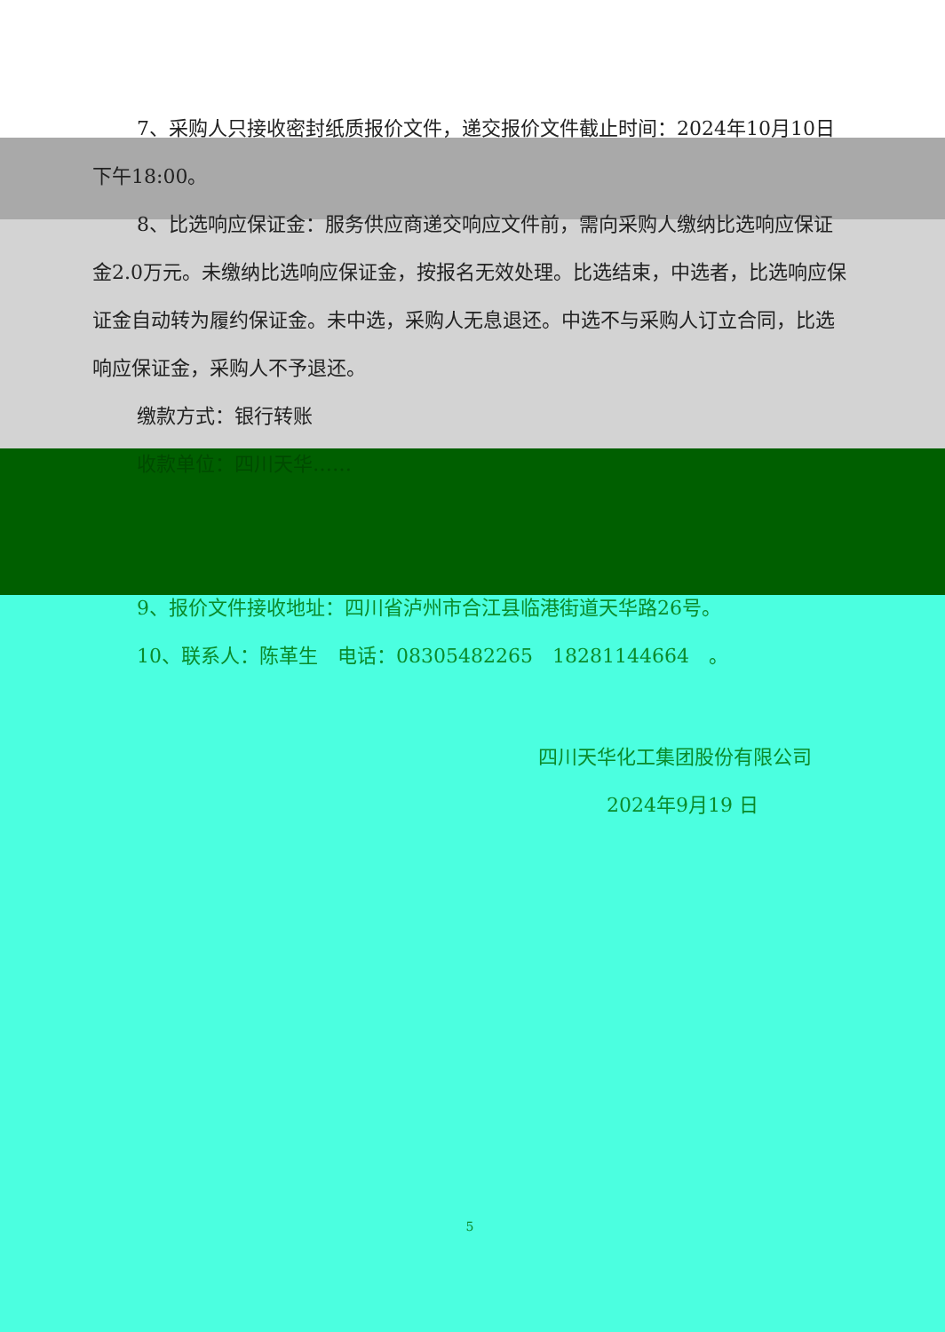7、采购人只接收密封纸质报价文件，递交报价文件截止时间：2024年10月10日下午18:00。
8、比选响应保证金：服务供应商递交响应文件前，需向采购人缴纳比选响应保证金2.0万元。未缴纳比选响应保证金，按报名无效处理。比选结束，中选者，比选响应保证金自动转为履约保证金。未中选，采购人无息退还。中选不与采购人订立合同，比选响应保证金，采购人不予退还。
缴款方式：银行转账
收款单位：四川天华……
9、报价文件接收地址：四川省泸州市合江县临港街道天华路26号。
10、联系人：陈革生　电话：08305482265　18281144664　。
四川天华化工集团股份有限公司
2024年9月19 日
5